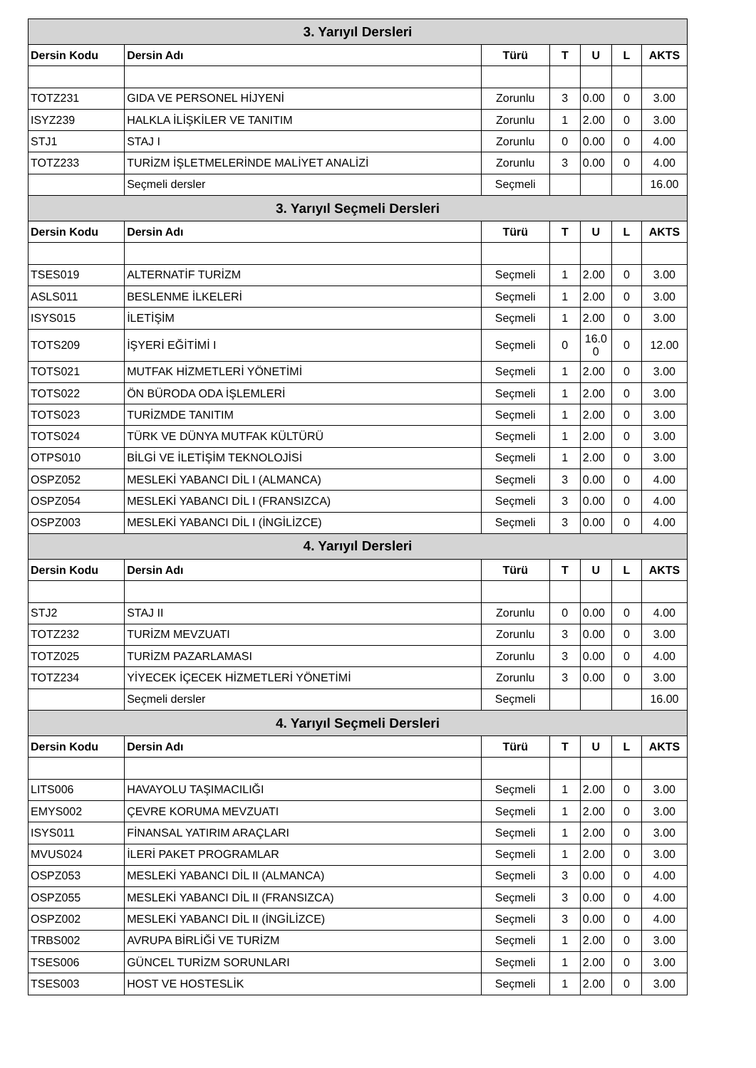| 3. Yarıyıl Dersleri | | | | | | |
| Dersin Kodu | Dersin Adı | Türü | T | U | L | AKTS |
| TOTZ231 | GIDA VE PERSONEL HİJYENİ | Zorunlu | 3 | 0.00 | 0 | 3.00 |
| ISYZ239 | HALKLA İLİŞKİLER VE TANITIM | Zorunlu | 1 | 2.00 | 0 | 3.00 |
| STJ1 | STAJ I | Zorunlu | 0 | 0.00 | 0 | 4.00 |
| TOTZ233 | TURİZM İŞLETMELERİNDE MALİYET ANALİZİ | Zorunlu | 3 | 0.00 | 0 | 4.00 |
| | Seçmeli dersler | Seçmeli | | | | 16.00 |
| 3. Yarıyıl Seçmeli Dersleri | | | | | | |
| Dersin Kodu | Dersin Adı | Türü | T | U | L | AKTS |
| TSES019 | ALTERNATİF TURİZM | Seçmeli | 1 | 2.00 | 0 | 3.00 |
| ASLS011 | BESLENME İLKELERİ | Seçmeli | 1 | 2.00 | 0 | 3.00 |
| ISYS015 | İLETİŞİM | Seçmeli | 1 | 2.00 | 0 | 3.00 |
| TOTS209 | İŞYERİ EĞİTİMİ I | Seçmeli | 0 | 16.0 0 | 0 | 12.00 |
| TOTS021 | MUTFAK HİZMETLERİ YÖNETİMİ | Seçmeli | 1 | 2.00 | 0 | 3.00 |
| TOTS022 | ÖN BÜRODA ODA İŞLEMLERİ | Seçmeli | 1 | 2.00 | 0 | 3.00 |
| TOTS023 | TURİZMDE TANITIM | Seçmeli | 1 | 2.00 | 0 | 3.00 |
| TOTS024 | TÜRK VE DÜNYA MUTFAK KÜLTÜRÜ | Seçmeli | 1 | 2.00 | 0 | 3.00 |
| OTPS010 | BİLGİ VE İLETİŞİM TEKNOLOJİSİ | Seçmeli | 1 | 2.00 | 0 | 3.00 |
| OSPZ052 | MESLEKİ YABANCI DİL I (ALMANCA) | Seçmeli | 3 | 0.00 | 0 | 4.00 |
| OSPZ054 | MESLEKİ YABANCI DİL I (FRANSIZCA) | Seçmeli | 3 | 0.00 | 0 | 4.00 |
| OSPZ003 | MESLEKİ YABANCI DİL I (İNGİLİZCE) | Seçmeli | 3 | 0.00 | 0 | 4.00 |
| 4. Yarıyıl Dersleri | | | | | | |
| Dersin Kodu | Dersin Adı | Türü | T | U | L | AKTS |
| STJ2 | STAJ II | Zorunlu | 0 | 0.00 | 0 | 4.00 |
| TOTZ232 | TURİZM MEVZUATI | Zorunlu | 3 | 0.00 | 0 | 3.00 |
| TOTZ025 | TURİZM PAZARLAMASI | Zorunlu | 3 | 0.00 | 0 | 4.00 |
| TOTZ234 | YİYECEK İÇECEK HİZMETLERİ YÖNETİMİ | Zorunlu | 3 | 0.00 | 0 | 3.00 |
| | Seçmeli dersler | Seçmeli | | | | 16.00 |
| 4. Yarıyıl Seçmeli Dersleri | | | | | | |
| Dersin Kodu | Dersin Adı | Türü | T | U | L | AKTS |
| LITS006 | HAVAYOLU TAŞIMACILIĞI | Seçmeli | 1 | 2.00 | 0 | 3.00 |
| EMYS002 | ÇEVRE KORUMA MEVZUATI | Seçmeli | 1 | 2.00 | 0 | 3.00 |
| ISYS011 | FİNANSAL YATIRIM ARAÇLARI | Seçmeli | 1 | 2.00 | 0 | 3.00 |
| MVUS024 | İLERİ PAKET PROGRAMLAR | Seçmeli | 1 | 2.00 | 0 | 3.00 |
| OSPZ053 | MESLEKİ YABANCI DİL II (ALMANCA) | Seçmeli | 3 | 0.00 | 0 | 4.00 |
| OSPZ055 | MESLEKİ YABANCI DİL II (FRANSIZCA) | Seçmeli | 3 | 0.00 | 0 | 4.00 |
| OSPZ002 | MESLEKİ YABANCI DİL II (İNGİLİZCE) | Seçmeli | 3 | 0.00 | 0 | 4.00 |
| TRBS002 | AVRUPA BİRLİĞİ VE TURİZM | Seçmeli | 1 | 2.00 | 0 | 3.00 |
| TSES006 | GÜNCEL TURİZM SORUNLARI | Seçmeli | 1 | 2.00 | 0 | 3.00 |
| TSES003 | HOST VE HOSTESLİK | Seçmeli | 1 | 2.00 | 0 | 3.00 |